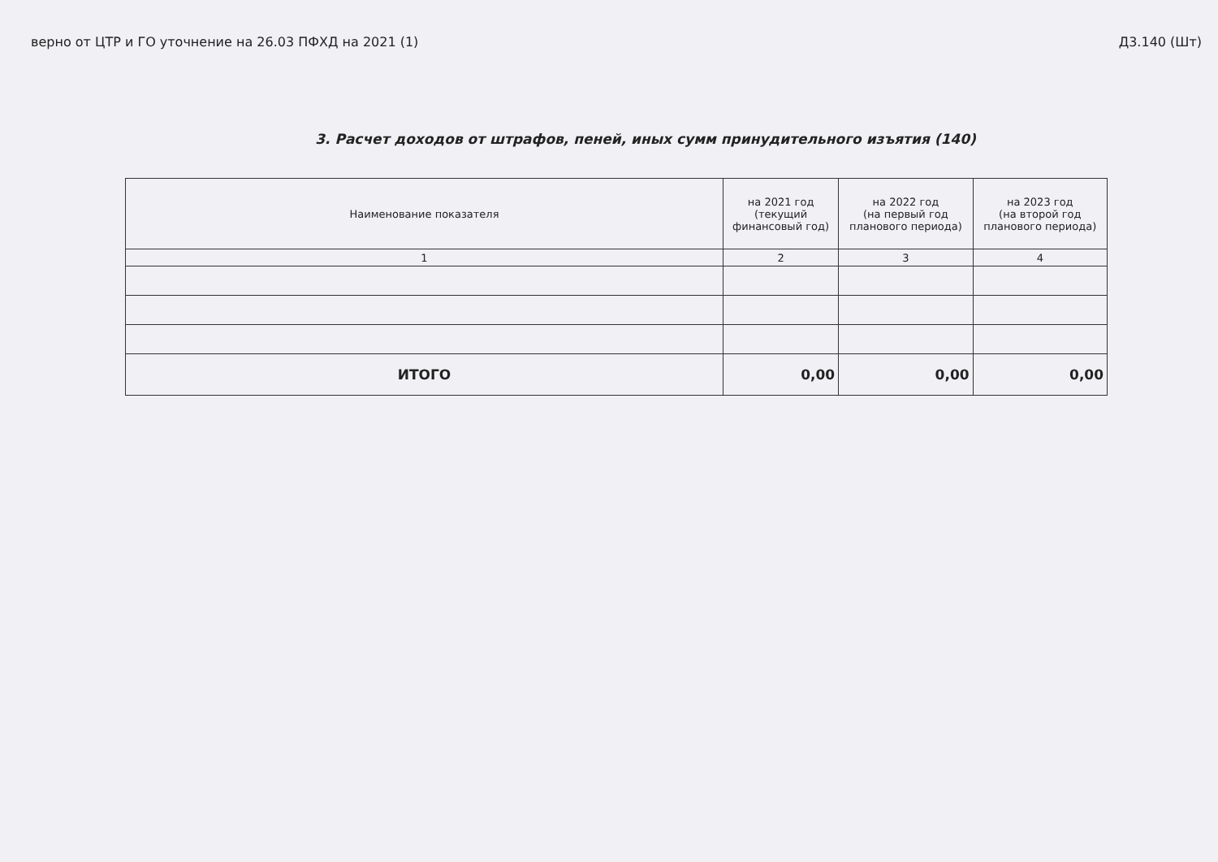верно от ЦТР и ГО уточнение на 26.03 ПФХД на 2021 (1) Д3.140 (Шт)
3. Расчет доходов от штрафов, пеней, иных сумм принудительного изъятия (140)
| Наименование показателя | на 2021 год (текущий финансовый год) | на 2022 год (на первый год планового периода) | на 2023 год (на второй год планового периода) |
| --- | --- | --- | --- |
| 1 | 2 | 3 | 4 |
| ИТОГО | 0,00 | 0,00 | 0,00 |